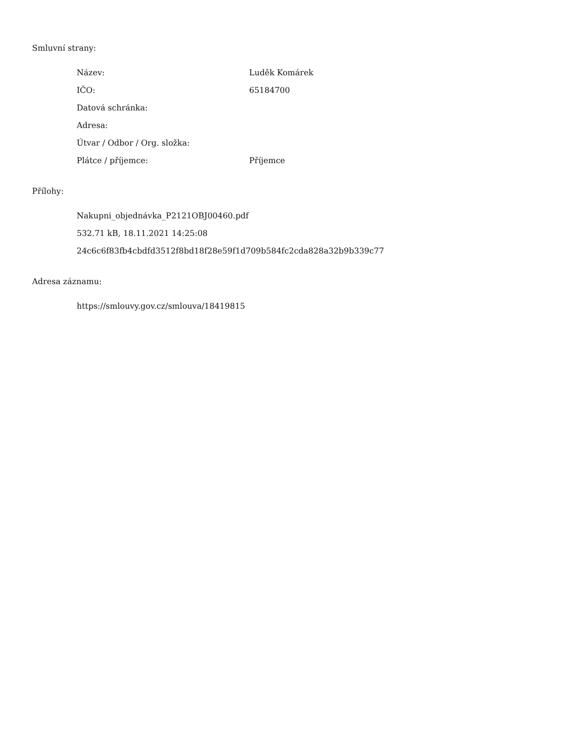Smluvní strany:
| Název: | Luděk Komárek |
| IČO: | 65184700 |
| Datová schránka: | |
| Adresa: | |
| Útvar / Odbor / Org. složka: | |
| Plátce / příjemce: | Příjemce |
Přílohy:
Nakupni_objednávka_P2121OBJ00460.pdf
532.71 kB, 18.11.2021 14:25:08
24c6c6f83fb4cbdfd3512f8bd18f28e59f1d709b584fc2cda828a32b9b339c77
Adresa záznamu:
https://smlouvy.gov.cz/smlouva/18419815